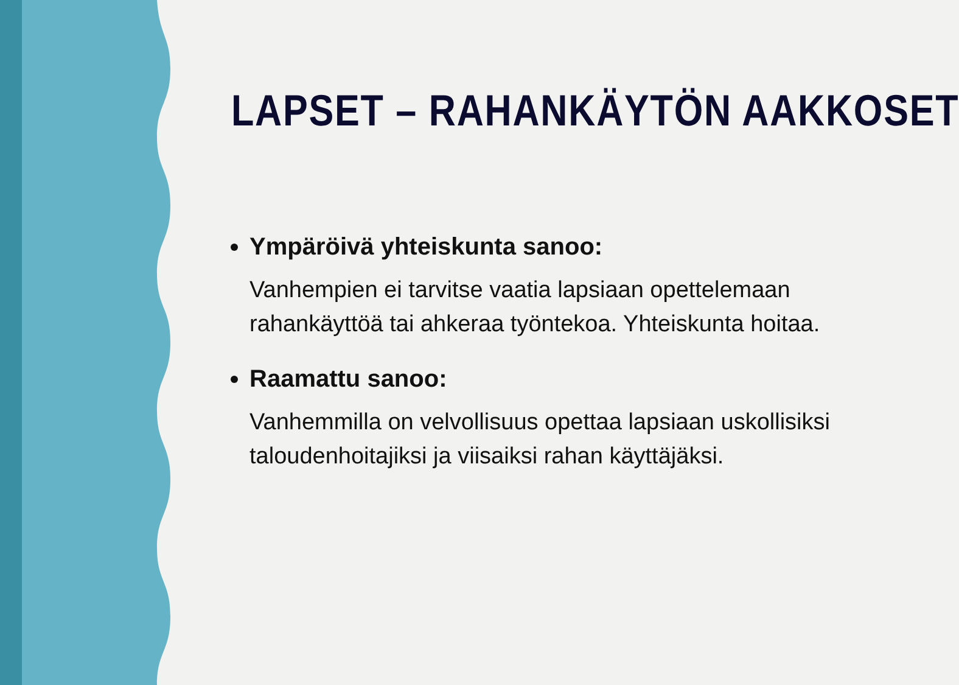LAPSET – RAHANKÄYTÖN AAKKOSET
Ympäröivä yhteiskunta sanoo:
Vanhempien ei tarvitse vaatia lapsiaan opettelemaan rahankäyttöä tai ahkeraa työntekoa. Yhteiskunta hoitaa.
Raamattu sanoo:
Vanhemmilla on velvollisuus opettaa lapsiaan uskollisiksi taloudenhoitajiksi ja viisaiksi rahan käyttäjäksi.